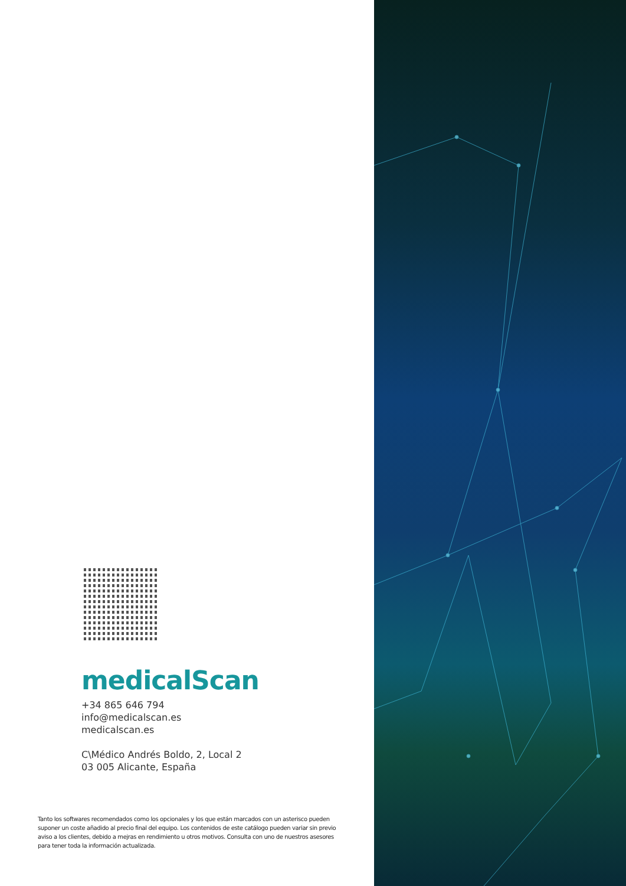medicalScan
+34 865 646 794
info@medicalscan.es
medicalscan.es
C\Médico Andrés Boldo, 2, Local 2
03 005 Alicante, España
Tanto los softwares recomendados como los opcionales y los que están marcados con un asterisco pueden suponer un coste añadido al precio final del equipo. Los contenidos de este catálogo pueden variar sin previo aviso a los clientes, debido a mejras en rendimiento u otros motivos. Consulta con uno de nuestros asesores para tener toda la información actualizada.